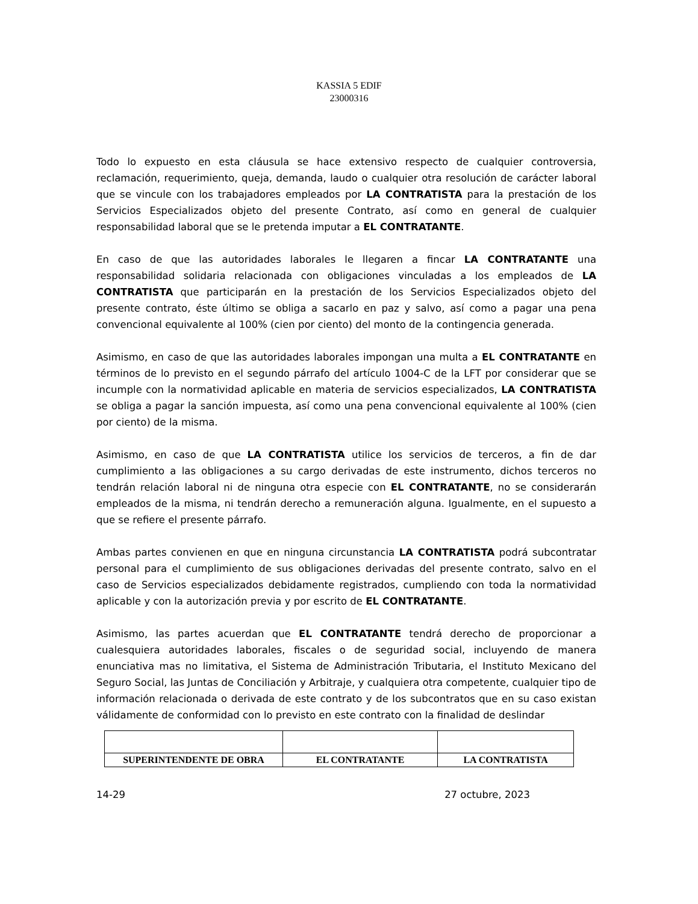KASSIA 5 EDIF
23000316
Todo lo expuesto en esta cláusula se hace extensivo respecto de cualquier controversia, reclamación, requerimiento, queja, demanda, laudo o cualquier otra resolución de carácter laboral que se vincule con los trabajadores empleados por LA CONTRATISTA para la prestación de los Servicios Especializados objeto del presente Contrato, así como en general de cualquier responsabilidad laboral que se le pretenda imputar a EL CONTRATANTE.
En caso de que las autoridades laborales le llegaren a fincar LA CONTRATANTE una responsabilidad solidaria relacionada con obligaciones vinculadas a los empleados de LA CONTRATISTA que participarán en la prestación de los Servicios Especializados objeto del presente contrato, éste último se obliga a sacarlo en paz y salvo, así como a pagar una pena convencional equivalente al 100% (cien por ciento) del monto de la contingencia generada.
Asimismo, en caso de que las autoridades laborales impongan una multa a EL CONTRATANTE en términos de lo previsto en el segundo párrafo del artículo 1004-C de la LFT por considerar que se incumple con la normatividad aplicable en materia de servicios especializados, LA CONTRATISTA se obliga a pagar la sanción impuesta, así como una pena convencional equivalente al 100% (cien por ciento) de la misma.
Asimismo, en caso de que LA CONTRATISTA utilice los servicios de terceros, a fin de dar cumplimiento a las obligaciones a su cargo derivadas de este instrumento, dichos terceros no tendrán relación laboral ni de ninguna otra especie con EL CONTRATANTE, no se considerarán empleados de la misma, ni tendrán derecho a remuneración alguna. Igualmente, en el supuesto a que se refiere el presente párrafo.
Ambas partes convienen en que en ninguna circunstancia LA CONTRATISTA podrá subcontratar personal para el cumplimiento de sus obligaciones derivadas del presente contrato, salvo en el caso de Servicios especializados debidamente registrados, cumpliendo con toda la normatividad aplicable y con la autorización previa y por escrito de EL CONTRATANTE.
Asimismo, las partes acuerdan que EL CONTRATANTE tendrá derecho de proporcionar a cualesquiera autoridades laborales, fiscales o de seguridad social, incluyendo de manera enunciativa mas no limitativa, el Sistema de Administración Tributaria, el Instituto Mexicano del Seguro Social, las Juntas de Conciliación y Arbitraje, y cualquiera otra competente, cualquier tipo de información relacionada o derivada de este contrato y de los subcontratos que en su caso existan válidamente de conformidad con lo previsto en este contrato con la finalidad de deslindar
| SUPERINTENDENTE DE OBRA | EL CONTRATANTE | LA CONTRATISTA |
14-29 27 octubre, 2023